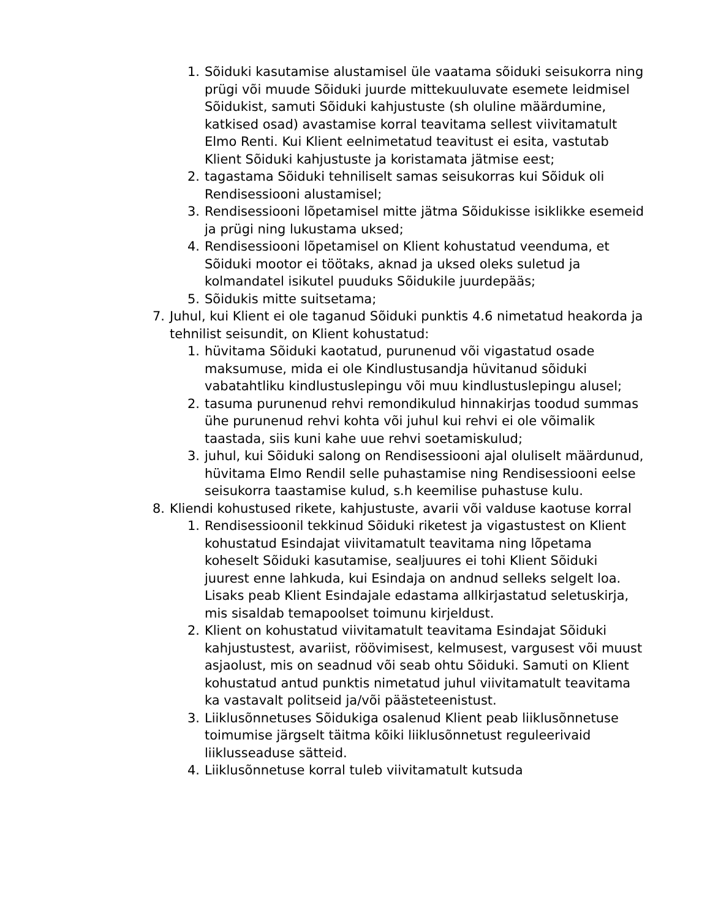1. Sõiduki kasutamise alustamisel üle vaatama sõiduki seisukorra ning prügi või muude Sõiduki juurde mittekuuluvate esemete leidmisel Sõidukist, samuti Sõiduki kahjustuste (sh oluline määrdumine, katkised osad) avastamise korral teavitama sellest viivitamatult Elmo Renti. Kui Klient eelnimetatud teavitust ei esita, vastutab Klient Sõiduki kahjustuste ja koristamata jätmise eest;
2. tagastama Sõiduki tehniliselt samas seisukorras kui Sõiduk oli Rendisessiooni alustamisel;
3. Rendisessiooni lõpetamisel mitte jätma Sõidukisse isiklikke esemeid ja prügi ning lukustama uksed;
4. Rendisessiooni lõpetamisel on Klient kohustatud veenduma, et Sõiduki mootor ei töötaks, aknad ja uksed oleks suletud ja kolmandatel isikutel puuduks Sõidukile juurdepääs;
5. Sõidukis mitte suitsetama;
7. Juhul, kui Klient ei ole taganud Sõiduki punktis 4.6 nimetatud heakorda ja tehnilist seisundit, on Klient kohustatud:
1. hüvitama Sõiduki kaotatud, purunenud või vigastatud osade maksumuse, mida ei ole Kindlustusandja hüvitanud sõiduki vabatahtliku kindlustuslepingu või muu kindlustuslepingu alusel;
2. tasuma purunenud rehvi remondikulud hinnakirjas toodud summas ühe purunenud rehvi kohta või juhul kui rehvi ei ole võimalik taastada, siis kuni kahe uue rehvi soetamiskulud;
3. juhul, kui Sõiduki salong on Rendisessiooni ajal oluliselt määrdunud, hüvitama Elmo Rendil selle puhastamise ning Rendisessiooni eelse seisukorra taastamise kulud, s.h keemilise puhastuse kulu.
8. Kliendi kohustused rikete, kahjustuste, avarii või valduse kaotuse korral
1. Rendisessioonil tekkinud Sõiduki riketest ja vigastustest on Klient kohustatud Esindajat viivitamatult teavitama ning lõpetama koheselt Sõiduki kasutamise, sealjuures ei tohi Klient Sõiduki juurest enne lahkuda, kui Esindaja on andnud selleks selgelt loa. Lisaks peab Klient Esindajale edastama allkirjastatud seletuskirja, mis sisaldab temapoolset toimunu kirjeldust.
2. Klient on kohustatud viivitamatult teavitama Esindajat Sõiduki kahjustustest, avariist, röövimisest, kelmusest, vargusest või muust asjaolust, mis on seadnud või seab ohtu Sõiduki. Samuti on Klient kohustatud antud punktis nimetatud juhul viivitamatult teavitama ka vastavalt politseid ja/või päästeteenistust.
3. Liiklusõnnetuses Sõidukiga osalenud Klient peab liiklusõnnetuse toimumise järgselt täitma kõiki liiklusõnnetust reguleerivaid liiklusseaduse sätteid.
4. Liiklusõnnetuse korral tuleb viivitamatult kutsuda